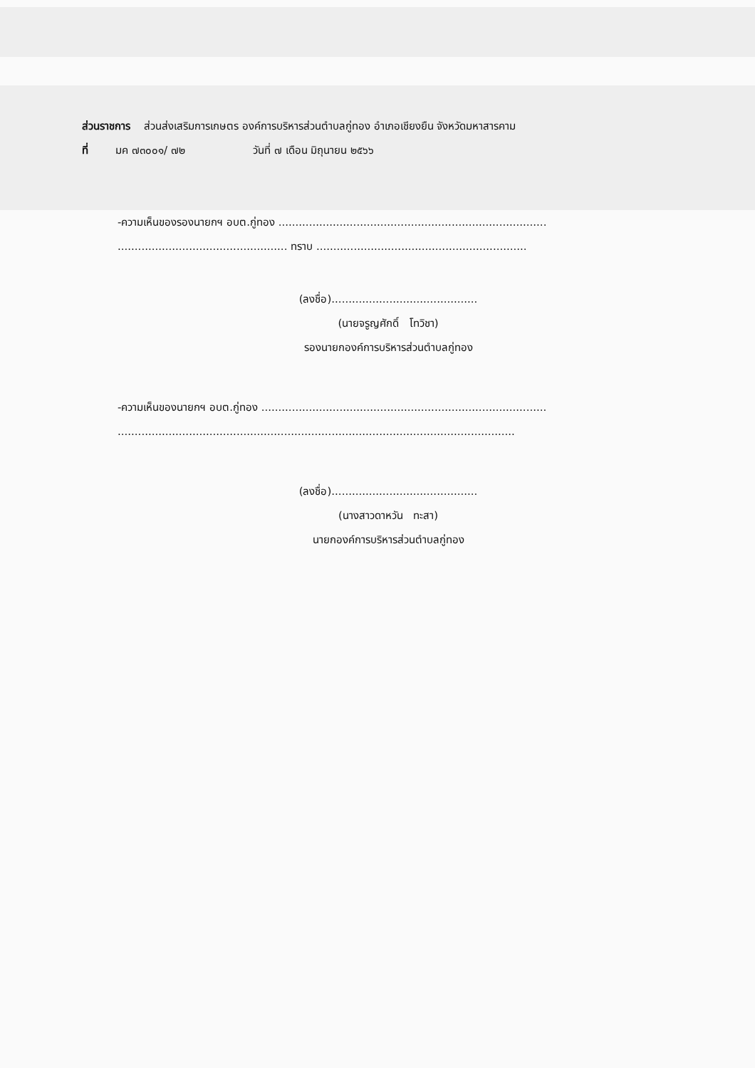ส่วนราชการ ส่วนส่งเสริมการเกษตร องค์การบริหารส่วนตำบลกู่ทอง อำเภอเชียงยืน จังหวัดมหาสารคาม
ที่ มค ๗๓๐๐๑/ ๗๒ วันที่ ๗ เดือน มิถุนายน ๒๕๖๖
-ความเห็นของรองนายกฯ อบต.กู่ทอง ...............................................................................
.................................................. ทราบ ..............................................................
(ลงชื่อ)...........................................
(นายจรูญศักดิ์ โทวิชา)
รองนายกองค์การบริหารส่วนตำบลกู่ทอง
-ความเห็นของนายกฯ อบต.กู่ทอง ....................................................................................
.....................................................................................................................
(ลงชื่อ)...........................................
(นางสาวดาหวัน ทะสา)
นายกองค์การบริหารส่วนตำบลกู่ทอง